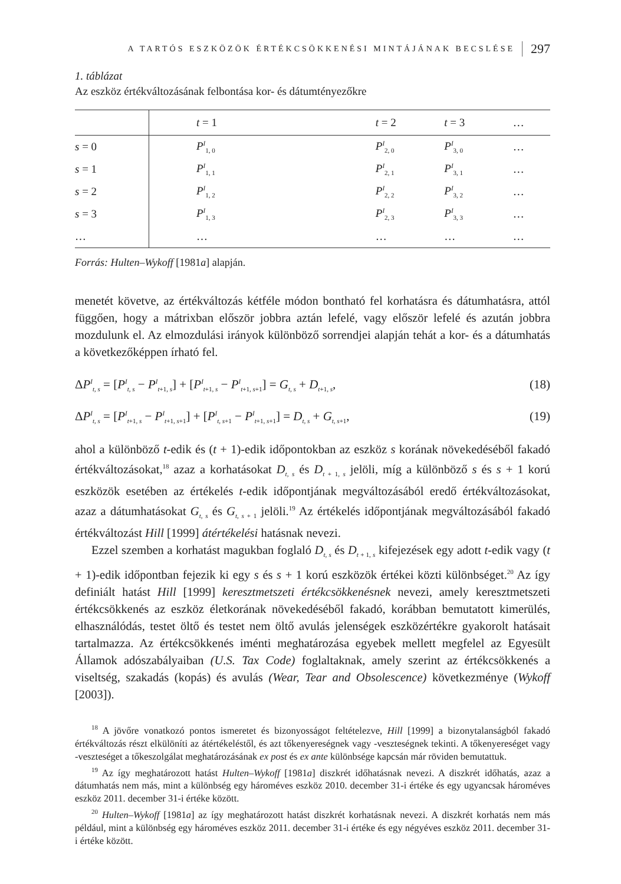A TARTÓS ESZKÖZÖK ÉRTÉKCSÖKKENÉSI MINTÁJÁNAK BECSLÉSE 297
1. táblázat
Az eszköz értékváltozásának felbontása kor- és dátumtényezőkre
| | t = 1 | t = 2 | t = 3 | … |
| --- | --- | --- | --- | --- |
| s = 0 | P<sup>I</sup><sub>1, 0</sub> | P<sup>I</sup><sub>2, 0</sub> | P<sup>I</sup><sub>3, 0</sub> | … |
| s = 1 | P<sup>I</sup><sub>1, 1</sub> | P<sup>I</sup><sub>2, 1</sub> | P<sup>I</sup><sub>3, 1</sub> | … |
| s = 2 | P<sup>I</sup><sub>1, 2</sub> | P<sup>I</sup><sub>2, 2</sub> | P<sup>I</sup><sub>3, 2</sub> | … |
| s = 3 | P<sup>I</sup><sub>1, 3</sub> | P<sup>I</sup><sub>2, 3</sub> | P<sup>I</sup><sub>3, 3</sub> | … |
| … | … | … | … | … |
Forrás: Hulten–Wykoff [1981a] alapján.
menetét követve, az értékváltozás kétféle módon bontható fel korhatásra és dátumhatásra, attól függően, hogy a mátrixban először jobbra aztán lefelé, vagy először lefelé és azután jobbra mozdulunk el. Az elmozdulási irányok különböző sorrendjei alapján tehát a kor- és a dátumhatás a következőképpen írható fel.
ΔP<sup>I</sup><sub>t, s</sub> = [P<sup>I</sup><sub>t, s</sub> − P<sup>I</sup><sub>t+1, s</sub>] + [P<sup>I</sup><sub>t+1, s</sub> − P<sup>I</sup><sub>t+1, s+1</sub>] = G<sub>t, s</sub> + D<sub>t+1, s</sub>, (18)
ΔP<sup>I</sup><sub>t, s</sub> = [P<sup>I</sup><sub>t+1, s</sub> − P<sup>I</sup><sub>t+1, s+1</sub>] + [P<sup>I</sup><sub>t, s+1</sub> − P<sup>I</sup><sub>t+1, s+1</sub>] = D<sub>t, s</sub> + G<sub>t, s+1</sub>, (19)
ahol a különböző t-edik és (t + 1)-edik időpontokban az eszköz s korának növekedéséből fakadó értékváltozásokat,<sup>18</sup> azaz a korhatásokat D<sub>t, s</sub> és D<sub>t + 1, s</sub> jelöli, míg a különböző s és s + 1 korú eszközök esetében az értékelés t-edik időpontjának megváltozásából eredő értékváltozásokat, azaz a dátumhatásokat G<sub>t, s</sub> és G<sub>t, s + 1</sub> jelöli.<sup>19</sup> Az értékelés időpontjának megváltozásából fakadó értékváltozást Hill [1999] átértékelési hatásnak nevezi.
Ezzel szemben a korhatást magukban foglaló D<sub>t, s</sub> és D<sub>t + 1, s</sub> kifejezések egy adott t-edik vagy (t + 1)-edik időpontban fejezik ki egy s és s + 1 korú eszközök értékei közti különbséget.<sup>20</sup> Az így definiált hatást Hill [1999] keresztmetszeti értékcsökkenésnek nevezi, amely keresztmetszeti értékcsökkenés az eszköz életkorának növekedéséből fakadó, korábban bemutatott kimerülés, elhasználódás, testet öltő és testet nem öltő avulás jelenségek eszközértékre gyakorolt hatásait tartalmazza. Az értékcsökkenés iménti meghatározása egyebek mellett megfelel az Egyesült Államok adószabályaiban (U.S. Tax Code) foglaltaknak, amely szerint az értékcsökkenés a viseltség, szakadás (kopás) és avulás (Wear, Tear and Obsolescence) következménye (Wykoff [2003]).
<sup>18</sup> A jövőre vonatkozó pontos ismeretet és bizonyosságot feltételezve, Hill [1999] a bizonytalanságból fakadó értékváltozás részt elkülöníti az átértékeléstől, és azt tőkenyereségnek vagy -veszteségnek tekinti. A tőkenyereséget vagy -veszteséget a tőkeszolgálat meghatározásának ex post és ex ante különbsége kapcsán már röviden bemutattuk.
<sup>19</sup> Az így meghatározott hatást Hulten–Wykoff [1981a] diszkrét időhatásnak nevezi. A diszkrét időhatás, azaz a dátumhatás nem más, mint a különbség egy hároméves eszköz 2010. december 31-i értéke és egy ugyancsak hároméves eszköz 2011. december 31-i értéke között.
<sup>20</sup> Hulten–Wykoff [1981a] az így meghatározott hatást diszkrét korhatásnak nevezi. A diszkrét korhatás nem más például, mint a különbség egy hároméves eszköz 2011. december 31-i értéke és egy négyéves eszköz 2011. december 31-i értéke között.